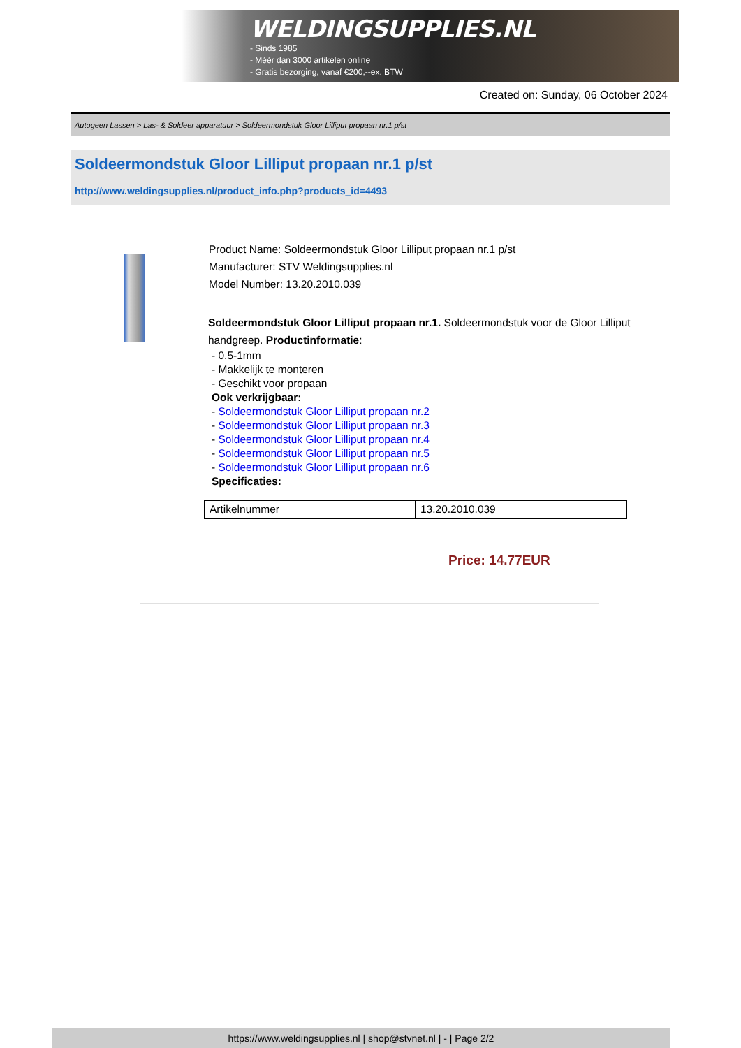WELDINGSUPPLIES.NL
- Sinds 1985
- Méér dan 3000 artikelen online
- Gratis bezorging, vanaf €200,--ex. BTW
Created on: Sunday, 06 October 2024
Autogeen Lassen > Las- & Soldeer apparatuur > Soldeermondstuk Gloor Lilliput propaan nr.1 p/st
Soldeermondstuk Gloor Lilliput propaan nr.1 p/st
http://www.weldingsupplies.nl/product_info.php?products_id=4493
Product Name: Soldeermondstuk Gloor Lilliput propaan nr.1 p/st
Manufacturer: STV Weldingsupplies.nl
Model Number: 13.20.2010.039
Soldeermondstuk Gloor Lilliput propaan nr.1. Soldeermondstuk voor de Gloor Lilliput handgreep. Productinformatie:
- 0.5-1mm
- Makkelijk te monteren
- Geschikt voor propaan
Ook verkrijgbaar:
- Soldeermondstuk Gloor Lilliput propaan nr.2
- Soldeermondstuk Gloor Lilliput propaan nr.3
- Soldeermondstuk Gloor Lilliput propaan nr.4
- Soldeermondstuk Gloor Lilliput propaan nr.5
- Soldeermondstuk Gloor Lilliput propaan nr.6
Specificaties:
| Artikelnummer | 13.20.2010.039 |
Price: 14.77EUR
https://www.weldingsupplies.nl | shop@stvnet.nl | - | Page 2/2